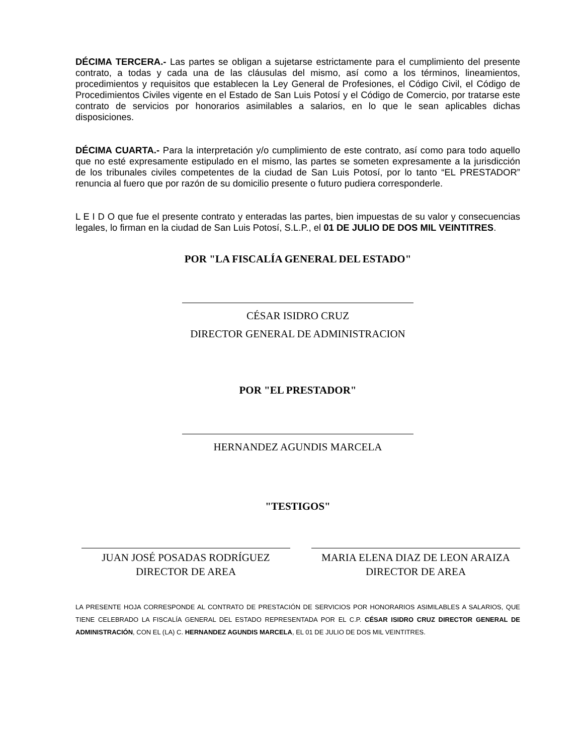DÉCIMA TERCERA.- Las partes se obligan a sujetarse estrictamente para el cumplimiento del presente contrato, a todas y cada una de las cláusulas del mismo, así como a los términos, lineamientos, procedimientos y requisitos que establecen la Ley General de Profesiones, el Código Civil, el Código de Procedimientos Civiles vigente en el Estado de San Luis Potosí y el Código de Comercio, por tratarse este contrato de servicios por honorarios asimilables a salarios, en lo que le sean aplicables dichas disposiciones.
DÉCIMA CUARTA.- Para la interpretación y/o cumplimiento de este contrato, así como para todo aquello que no esté expresamente estipulado en el mismo, las partes se someten expresamente a la jurisdicción de los tribunales civiles competentes de la ciudad de San Luis Potosí, por lo tanto “EL PRESTADOR” renuncia al fuero que por razón de su domicilio presente o futuro pudiera corresponderle.
L E I D O que fue el presente contrato y enteradas las partes, bien impuestas de su valor y consecuencias legales, lo firman en la ciudad de San Luis Potosí, S.L.P., el 01 DE JULIO DE DOS MIL VEINTITRES.
POR "LA FISCALÍA GENERAL DEL ESTADO"
CÉSAR ISIDRO CRUZ
DIRECTOR GENERAL DE ADMINISTRACION
POR "EL PRESTADOR"
HERNANDEZ AGUNDIS MARCELA
"TESTIGOS"
JUAN JOSÉ POSADAS RODRÍGUEZ
DIRECTOR DE AREA
MARIA ELENA DIAZ DE LEON ARAIZA
DIRECTOR DE AREA
LA PRESENTE HOJA CORRESPONDE AL CONTRATO DE PRESTACIÓN DE SERVICIOS POR HONORARIOS ASIMILABLES A SALARIOS, QUE TIENE CELEBRADO LA FISCALÍA GENERAL DEL ESTADO REPRESENTADA POR EL C.P. CÉSAR ISIDRO CRUZ DIRECTOR GENERAL DE ADMINISTRACIÓN, CON EL (LA) C. HERNANDEZ AGUNDIS MARCELA, EL 01 DE JULIO DE DOS MIL VEINTITRES.